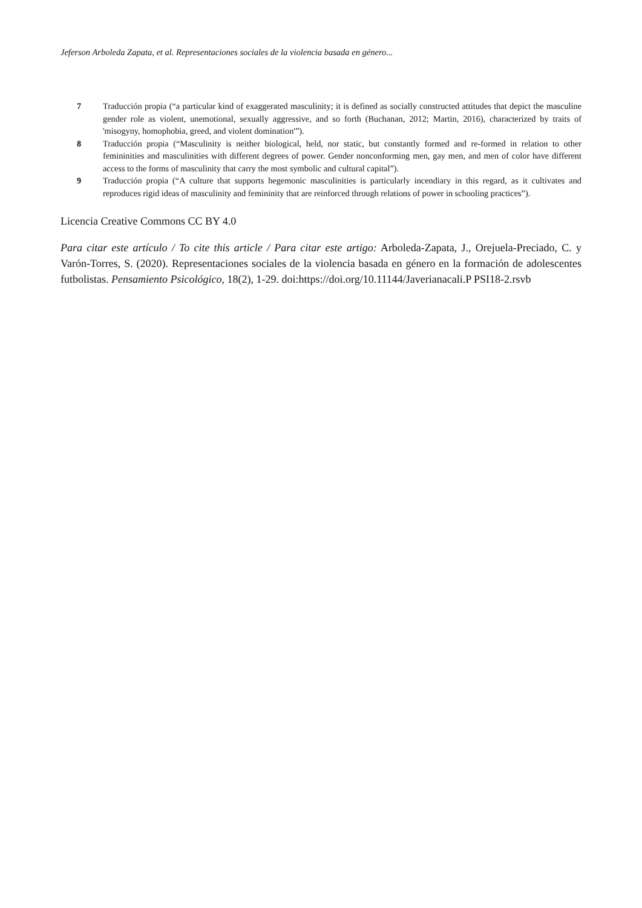Jeferson Arboleda Zapata, et al. Representaciones sociales de la violencia basada en género...
7 Traducción propia (“a particular kind of exaggerated masculinity; it is defined as socially constructed attitudes that depict the masculine gender role as violent, unemotional, sexually aggressive, and so forth (Buchanan, 2012; Martin, 2016), characterized by traits of 'misogyny, homophobia, greed, and violent domination'”).
8 Traducción propia (“Masculinity is neither biological, held, nor static, but constantly formed and re-formed in relation to other femininities and masculinities with different degrees of power. Gender nonconforming men, gay men, and men of color have different access to the forms of masculinity that carry the most symbolic and cultural capital”).
9 Traducción propia (“A culture that supports hegemonic masculinities is particularly incendiary in this regard, as it cultivates and reproduces rigid ideas of masculinity and femininity that are reinforced through relations of power in schooling practices”).
Licencia Creative Commons CC BY 4.0
Para citar este artículo / To cite this article / Para citar este artigo: Arboleda-Zapata, J., Orejuela-Preciado, C. y Varón-Torres, S. (2020). Representaciones sociales de la violencia basada en género en la formación de adolescentes futbolistas. Pensamiento Psicológico, 18(2), 1-29. doi:https://doi.org/10.11144/Javerianacali.P PSI18-2.rsvb